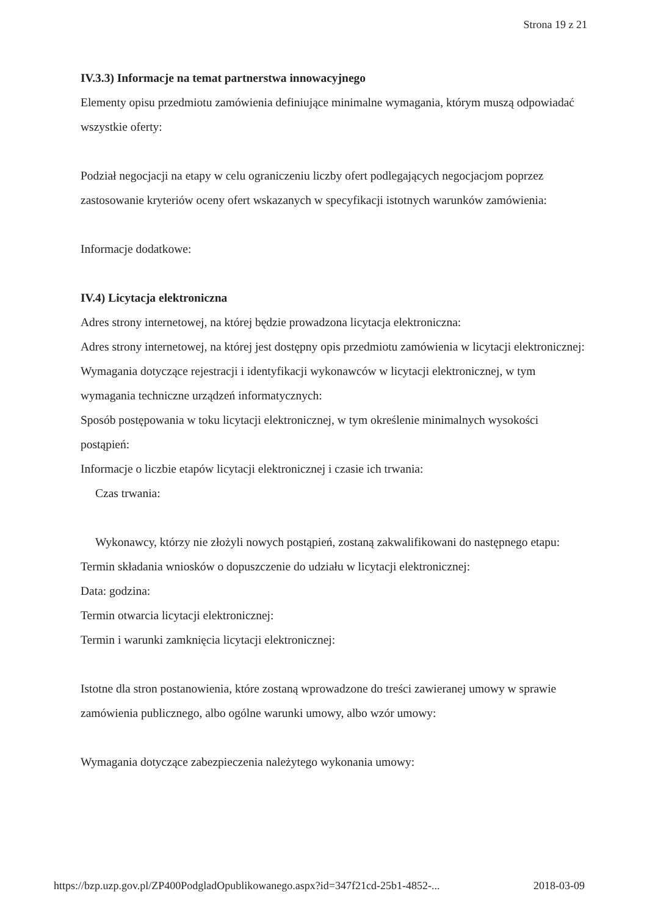Strona 19 z 21
IV.3.3) Informacje na temat partnerstwa innowacyjnego
Elementy opisu przedmiotu zamówienia definiujące minimalne wymagania, którym muszą odpowiadać wszystkie oferty:
Podział negocjacji na etapy w celu ograniczeniu liczby ofert podlegających negocjacjom poprzez zastosowanie kryteriów oceny ofert wskazanych w specyfikacji istotnych warunków zamówienia:
Informacje dodatkowe:
IV.4) Licytacja elektroniczna
Adres strony internetowej, na której będzie prowadzona licytacja elektroniczna:
Adres strony internetowej, na której jest dostępny opis przedmiotu zamówienia w licytacji elektronicznej:
Wymagania dotyczące rejestracji i identyfikacji wykonawców w licytacji elektronicznej, w tym wymagania techniczne urządzeń informatycznych:
Sposób postępowania w toku licytacji elektronicznej, w tym określenie minimalnych wysokości postąpień:
Informacje o liczbie etapów licytacji elektronicznej i czasie ich trwania:
Czas trwania:
Wykonawcy, którzy nie złożyli nowych postąpień, zostaną zakwalifikowani do następnego etapu:
Termin składania wniosków o dopuszczenie do udziału w licytacji elektronicznej:
Data: godzina:
Termin otwarcia licytacji elektronicznej:
Termin i warunki zamknięcia licytacji elektronicznej:
Istotne dla stron postanowienia, które zostaną wprowadzone do treści zawieranej umowy w sprawie zamówienia publicznego, albo ogólne warunki umowy, albo wzór umowy:
Wymagania dotyczące zabezpieczenia należytego wykonania umowy:
https://bzp.uzp.gov.pl/ZP400PodgladOpublikowanego.aspx?id=347f21cd-25b1-4852-... 2018-03-09